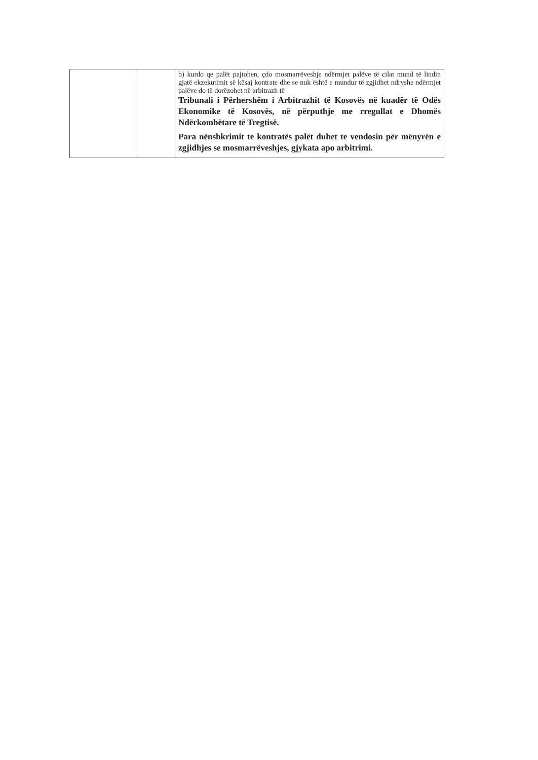| | | b) kurdo qe palët pajtohen, çdo mosmarrëveshje ndërmjet palëve të cilat mund të lindin gjatë ekzekutimit së kësaj kontrate dhe se nuk është e mundur të zgjidhet ndryshe ndërmjet palëve do të dorëzohet në arbitrazh të Tribunali i Përhershëm i Arbitrazhit të Kosovës në kuadër të Odës Ekonomike të Kosovës, në përputhje me rregullat e Dhomës Ndërkombëtare të Tregtisë. Para nënshkrimit te kontratës palët duhet te vendosin për mënyrën e zgjidhjes se mosmarrëveshjes, gjykata apo arbitrimi. |